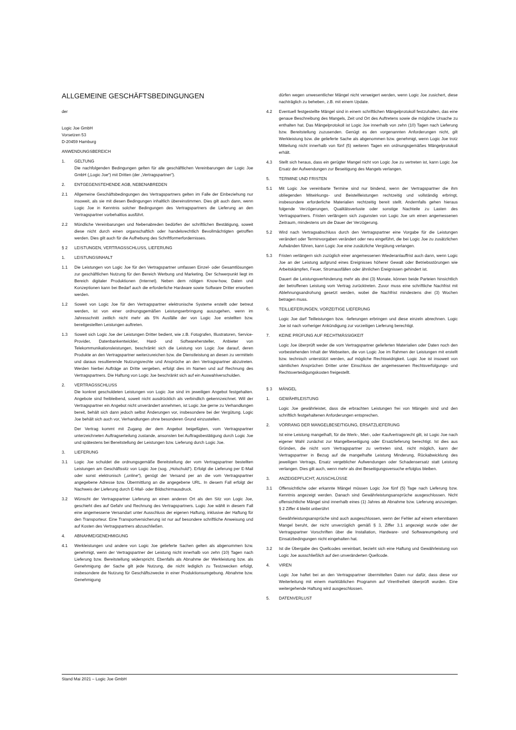ALLGEMEINE GESCHÄFTSBEDINGUNGEN
der
Logic Joe GmbH
Vorsetzen 53
D-20459 Hamburg
ANWENDUNGSBEREICH
1. GELTUNG
Die nachfolgenden Bedingungen gelten für alle geschäftlichen Vereinbarungen der Logic Joe GmbH („Logic Joe“) mit Dritten (der „Vertragspartner“).
2. ENTGEGENSTEHENDE AGB, NEBENABREDEN
2.1 Allgemeine Geschäftsbedingungen des Vertragspartners gelten im Falle der Einbeziehung nur insoweit, als sie mit diesen Bedingungen inhaltlich übereinstimmen. Dies gilt auch dann, wenn Logic Joe in Kenntnis solcher Bedingungen des Vertragspartners die Lieferung an den Vertragspartner vorbehaltlos ausführt.
2.2 Mündliche Vereinbarungen und Nebenabreden bedürfen der schriftlichen Bestätigung, soweit diese nicht durch einen organschaftlich oder handelsrechtlich Bevollmächtigten getroffen werden. Dies gilt auch für die Aufhebung des Schriftformerfordernisses.
§ 2 LEISTUNGEN, VERTRAGSSCHLUSS, LIEFERUNG
1. LEISTUNGSINHALT
1.1 Die Leistungen von Logic Joe für den Vertragspartner umfassen Einzel- oder Gesamtlösungen zur geschäftlichen Nutzung für den Bereich Werbung und Marketing. Der Schwerpunkt liegt im Bereich digitaler Produktionen (Internet). Neben dem nötigen Know-how, Daten und Konzeptionen kann bei Bedarf auch die erforderliche Hardware sowie Software Dritter erworben werden.
1.2 Soweit von Logic Joe für den Vertragspartner elektronische Systeme erstellt oder betreut werden, ist von einer ordnungsgemäßen Leistungserbringung auszugehen, wenn im Jahresschnitt zeitlich nicht mehr als 5% Ausfälle der von Logic Joe erstellten bzw. bereitgestellten Leistungen auftreten.
1.3 Soweit sich Logic Joe der Leistungen Dritter bedient, wie z.B. Fotografen, Illustratoren, Service-Provider, Datenbankentwickler, Hard- und Softwarehersteller, Anbieter von Telekommunikationsleistungen, beschränkt sich die Leistung von Logic Joe darauf, deren Produkte an den Vertragspartner weiterzureichen bzw. die Dienstleistung an diesen zu vermitteln und daraus resultierende Nutzungsrechte und Ansprüche an den Vertragspartner abzutreten. Werden hierbei Aufträge an Dritte vergeben, erfolgt dies im Namen und auf Rechnung des Vertragspartners. Die Haftung von Logic Joe beschränkt sich auf ein Auswahlverschulden.
2. VERTRAGSSCHLUSS
Die konkret geschuldeten Leistungen von Logic Joe sind im jeweiligen Angebot festgehalten. Angebote sind freibleibend, soweit nicht ausdrücklich als verbindlich gekennzeichnet. Will der Vertragspartner ein Angebot nicht unverändert annehmen, ist Logic Joe gerne zu Verhandlungen bereit, behält sich dann jedoch selbst Änderungen vor, insbesondere bei der Vergütung. Logic Joe behält sich auch vor, Verhandlungen ohne besonderen Grund einzustellen.
Der Vertrag kommt mit Zugang der dem Angebot beigefügten, vom Vertragspartner unterzeichneten Auftragserteilung zustande, ansonsten bei Auftragsbestätigung durch Logic Joe und spätestens bei Bereitstellung der Leistungen bzw. Lieferung durch Logic Joe.
3. LIEFERUNG
3.1 Logic Joe schuldet die ordnungsgemäße Bereitstellung der vom Vertragspartner bestellten Leistungen am Geschäftssitz von Logic Joe (sog. „Holschuld“). Erfolgt die Lieferung per E-Mail oder sonst elektronisch („online“), genügt der Versand per an die vom Vertragspartner angegebene Adresse bzw. Übermittlung an die angegebene URL. In diesem Fall erfolgt der Nachweis der Lieferung durch E-Mail- oder Bildschirmausdruck.
3.2 Wünscht der Vertragspartner Lieferung an einen anderen Ort als den Sitz von Logic Joe, geschieht dies auf Gefahr und Rechnung des Vertragspartners. Logic Joe wählt in diesem Fall eine angemessene Versandart unter Ausschluss der eigenen Haftung, inklusive der Haftung für den Transporteur. Eine Transportversicherung ist nur auf besondere schriftliche Anweisung und auf Kosten des Vertragspartners abzuschließen.
4. ABNAHME/GENEHMIGUNG
4.1 Werkleistungen und andere von Logic Joe gelieferte Sachen gelten als abgenommen bzw. genehmigt, wenn der Vertragspartner der Leistung nicht innerhalb von zehn (10) Tagen nach Lieferung bzw. Bereitstellung widerspricht. Ebenfalls als Abnahme der Werkleistung bzw. als Genehmigung der Sache gilt jede Nutzung, die nicht lediglich zu Testzwecken erfolgt, insbesondere die Nutzung für Geschäftszwecke in einer Produktionsumgebung. Abnahme bzw. Genehmigung
dürfen wegen unwesentlicher Mängel nicht verweigert werden, wenn Logic Joe zusichert, diese nachträglich zu beheben, z.B. mit einem Update.
4.2 Eventuell festgestellte Mängel sind in einem schriftlichen Mängelprotokoll festzuhalten, das eine genaue Beschreibung des Mangels, Zeit und Ort des Auftretens sowie die mögliche Ursache zu enthalten hat. Das Mängelprotokoll ist Logic Joe innerhalb von zehn (10) Tagen nach Lieferung bzw. Bereitstellung zuzusenden. Genügt es den vorgenannten Anforderungen nicht, gilt Werkleistung bzw. die gelieferte Sache als abgenommen bzw. genehmigt, wenn Logic Joe trotz Mitteilung nicht innerhalb von fünf (5) weiteren Tagen ein ordnungsgemäßes Mängelprotokoll erhält.
4.3 Stellt sich heraus, dass ein gerügter Mangel nicht von Logic Joe zu vertreten ist, kann Logic Joe Ersatz der Aufwendungen zur Beseitigung des Mangels verlangen.
5. TERMINE UND FRISTEN
5.1 Mit Logic Joe vereinbarte Termine sind nur bindend, wenn der Vertragspartner die ihm obliegenden Mitwirkungs- und Beistellleistungen rechtzeitig und vollständig erbringt, insbesondere erforderliche Materialien rechtzeitig bereit stellt. Andernfalls gehen hieraus folgende Verzögerungen, Qualitätsverluste oder sonstige Nachteile zu Lasten des Vertragspartners. Fristen verlängern sich zugunsten von Logic Joe um einen angemessenen Zeitraum, mindestens um die Dauer der Verzögerung.
5.2 Wird nach Vertragsabschluss durch den Vertragspartner eine Vorgabe für die Leistungen verändert oder Terminvorgaben verändert oder neu eingeführt, die bei Logic Joe zu zusätzlichen Aufwänden führen, kann Logic Joe eine zusätzliche Vergütung verlangen.
5.3 Fristen verlängern sich zuzüglich einer angemessenen Wiederanlauffrist auch dann, wenn Logic Joe an der Leistung aufgrund eines Ereignisses höherer Gewalt oder Betriebsstörungen wie Arbeitskämpfen, Feuer, Stromausfällen oder ähnlichen Ereignissen gehindert ist.
Dauert die Leistungsverhinderung mehr als drei (3) Monate, können beide Parteien hinsichtlich der betroffenen Leistung vom Vertrag zurücktreten. Zuvor muss eine schriftliche Nachfrist mit Ablehnungsandrohung gesetzt werden, wobei die Nachfrist mindestens drei (3) Wochen betragen muss.
6. TEILLIEFERUNGEN, VORZEITIGE LIEFERUNG
Logic Joe darf Teilleistungen bzw. -lieferungen erbringen und diese einzeln abrechnen. Logic Joe ist nach vorheriger Ankündigung zur vorzeitigen Lieferung berechtigt.
7. KEINE PRÜFUNG AUF RECHTMÄSSIGKEIT
Logic Joe überprüft weder die vom Vertragspartner gelieferten Materialien oder Daten noch den vorbestehenden Inhalt der Webseiten, die von Logic Joe im Rahmen der Leistungen mit erstellt bzw. technisch unterstützt werden, auf mögliche Rechtswidrigkeit. Logic Joe ist insoweit von sämtlichen Ansprüchen Dritter unter Einschluss der angemessenen Rechtsverfolgungs- und Rechtsverteidigungskosten freigestellt.
§ 3 MÄNGEL
1. GEWÄHRLEISTUNG
Logic Joe gewährleistet, dass die erbrachten Leistungen frei von Mängeln sind und den schriftlich festgehaltenen Anforderungen entsprechen.
2. VORRANG DER MANGELBESEITIGUNG, ERSATZLIEFERUNG
Ist eine Leistung mangelhaft, für die Werk-, Miet-, oder Kaufvertragsrecht gilt, ist Logic Joe nach eigener Wahl zunächst zur Mangelbeseitigung oder Ersatzlieferung berechtigt. Ist dies aus Gründen, die nicht vom Vertragspartner zu vertreten sind, nicht möglich, kann der Vertragspartner in Bezug auf die mangelhafte Leistung Minderung, Rückabwicklung des jeweiligen Vertrags, Ersatz vergeblicher Aufwendungen oder Schadensersatz statt Leistung verlangen. Dies gilt auch, wenn mehr als drei Beseitigungsversuche erfolglos bleiben.
3. ANZEIGEPFLICHT, AUSSCHLÜSSE
3.1 Offensichtliche oder erkannte Mängel müssen Logic Joe fünf (5) Tage nach Lieferung bzw. Kenntnis angezeigt werden. Danach sind Gewährleistungsansprüche ausgeschlossen. Nicht offensichtliche Mängel sind innerhalb eines (1) Jahres ab Abnahme bzw. Lieferung anzuzeigen. § 2 Ziffer 4 bleibt unberührt
Gewährleistungsansprüche sind auch ausgeschlossen, wenn der Fehler auf einem erkennbaren Mangel beruht, der nicht unverzüglich gemäß § 3, Ziffer 3.1 angezeigt wurde oder der Vertragspartner Vorschriften über die Installation, Hardware- und Softwareumgebung und Einsatzbedingungen nicht eingehalten hat.
3.2 Ist die Übergabe des Quellcodes vereinbart, bezieht sich eine Haftung und Gewährleistung von Logic Joe ausschließlich auf den unveränderten Quellcode.
4. VIREN
Logic Joe haftet bei an den Vertragspartner übermittelten Daten nur dafür, dass diese vor Weiterleitung mit einem marktüblichen Programm auf Virenfreiheit überprüft wurden. Eine weitergehende Haftung wird ausgeschlossen.
5. DATENVERLUST
Stand Mai 2021 – Logic Joe GmbH